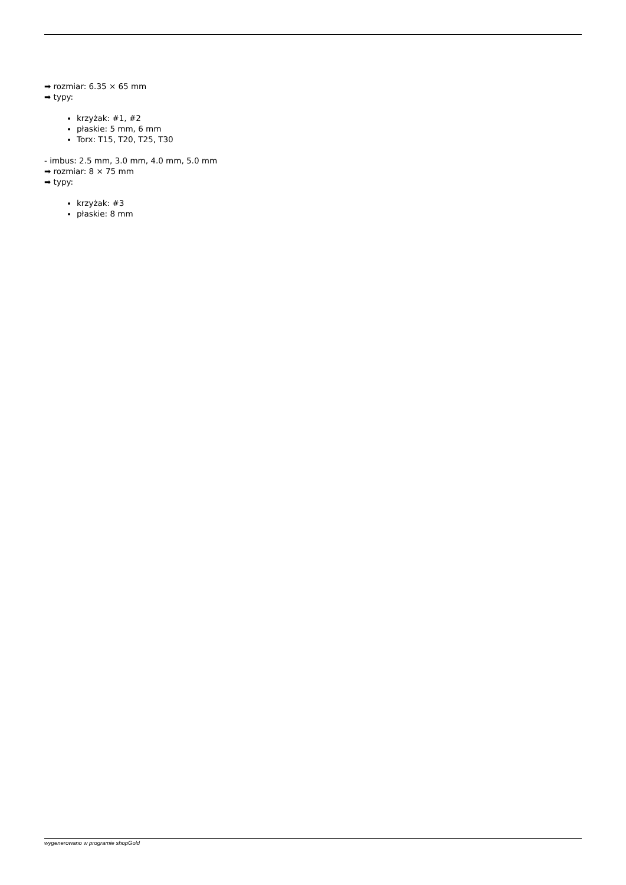➡ rozmiar: 6.35 × 65 mm
➡ typy:
krzyżak: #1, #2
płaskie: 5 mm, 6 mm
Torx: T15, T20, T25, T30
- imbus: 2.5 mm, 3.0 mm, 4.0 mm, 5.0 mm
➡ rozmiar: 8 × 75 mm
➡ typy:
krzyżak: #3
płaskie: 8 mm
wygenerowano w programie shopGold